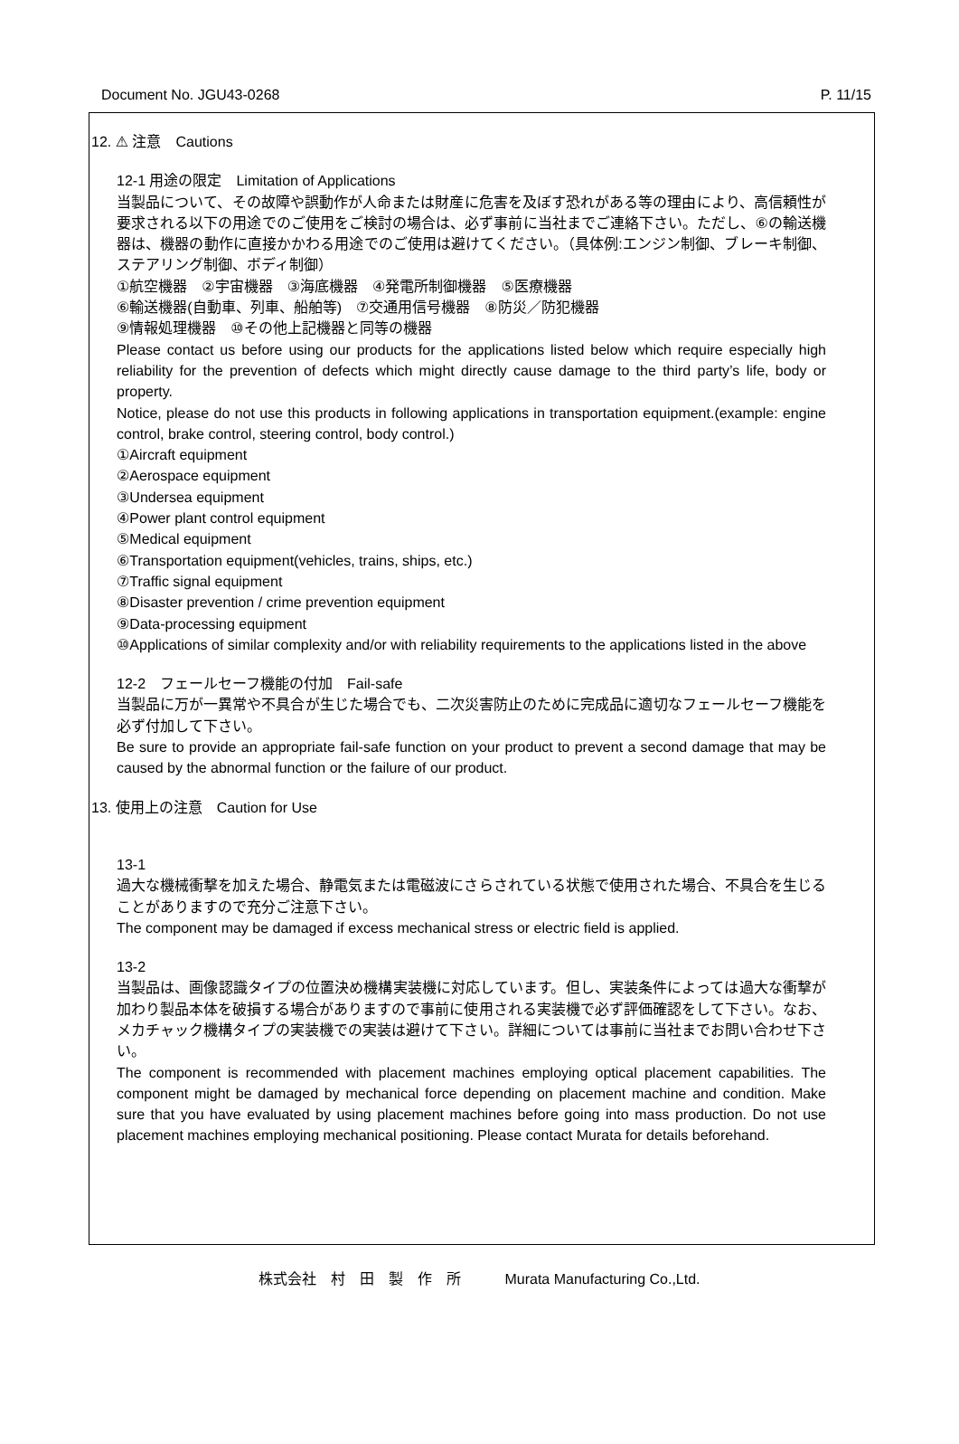Document No. JGU43-0268 P. 11/15
12. ⚠ 注意　Cautions
12-1 用途の限定　Limitation of Applications
当製品について、その故障や誤動作が人命または財産に危害を及ぼす恐れがある等の理由により、高信頼性が要求される以下の用途でのご使用をご検討の場合は、必ず事前に当社までご連絡下さい。ただし、⑥の輸送機器は、機器の動作に直接かかわる用途でのご使用は避けてください。（具体例:エンジン制御、ブレーキ制御、ステアリング制御、ボディ制御）
①航空機器　②宇宙機器　③海底機器　④発電所制御機器　⑤医療機器
⑥輸送機器(自動車、列車、船舶等)　⑦交通用信号機器　⑧防災／防犯機器
⑨情報処理機器　⑩その他上記機器と同等の機器
Please contact us before using our products for the applications listed below which require especially high reliability for the prevention of defects which might directly cause damage to the third party’s life, body or property.
Notice, please do not use this products in following applications in transportation equipment.(example: engine control, brake control, steering control, body control.)
①Aircraft equipment
②Aerospace equipment
③Undersea equipment
④Power plant control equipment
⑤Medical equipment
⑥Transportation equipment(vehicles, trains, ships, etc.)
⑦Traffic signal equipment
⑧Disaster prevention / crime prevention equipment
⑨Data-processing equipment
⑩Applications of similar complexity and/or with reliability requirements to the applications listed in the above
12-2　フェールセーフ機能の付加　Fail-safe
当製品に万が一異常や不具合が生じた場合でも、二次災害防止のために完成品に適切なフェールセーフ機能を必ず付加して下さい。
Be sure to provide an appropriate fail-safe function on your product to prevent a second damage that may be caused by the abnormal function or the failure of our product.
13. 使用上の注意　Caution for Use
13-1
過大な機械衝撃を加えた場合、静電気または電磁波にさらされている状態で使用された場合、不具合を生じることがありますので充分ご注意下さい。
The component may be damaged if excess mechanical stress or electric field is applied.
13-2
当製品は、画像認識タイプの位置決め機構実装機に対応しています。但し、実装条件によっては過大な衝撃が加わり製品本体を破損する場合がありますので事前に使用される実装機で必ず評価確認をして下さい。なお、メカチャック機構タイプの実装機での実装は避けて下さい。詳細については事前に当社までお問い合わせ下さい。
The component is recommended with placement machines employing optical placement capabilities. The component might be damaged by mechanical force depending on placement machine and condition. Make sure that you have evaluated by using placement machines before going into mass production. Do not use placement machines employing mechanical positioning. Please contact Murata for details beforehand.
株式会社　村　田　製　作　所　　　Murata Manufacturing Co.,Ltd.